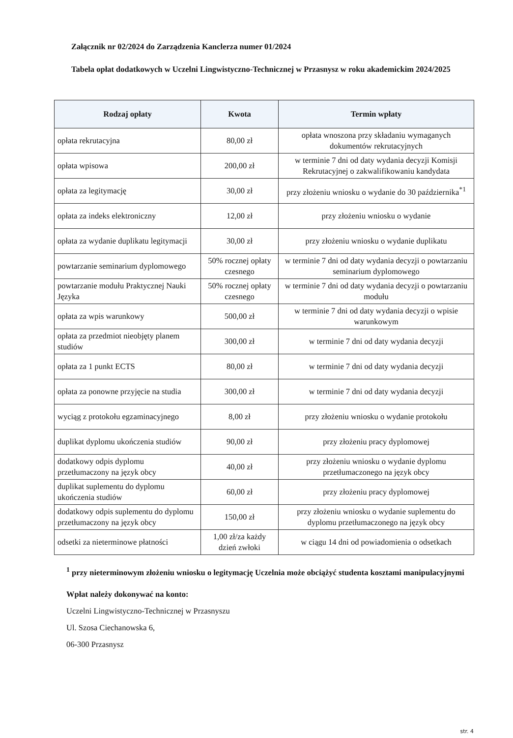Załącznik nr 02/2024 do Zarządzenia Kanclerza numer 01/2024
Tabela opłat dodatkowych w Uczelni Lingwistyczno-Technicznej w Przasnysz w roku akademickim 2024/2025
| Rodzaj opłaty | Kwota | Termin wpłaty |
| --- | --- | --- |
| opłata rekrutacyjna | 80,00 zł | opłata wnoszona przy składaniu wymaganych dokumentów rekrutacyjnych |
| opłata wpisowa | 200,00 zł | w terminie 7 dni od daty wydania decyzji Komisji Rekrutacyjnej o zakwalifikowaniu kandydata |
| opłata za legitymację | 30,00 zł | przy złożeniu wniosku o wydanie do 30 października<sup>*1</sup> |
| opłata za indeks elektroniczny | 12,00 zł | przy złożeniu wniosku o wydanie |
| opłata za wydanie duplikatu legitymacji | 30,00 zł | przy złożeniu wniosku o wydanie duplikatu |
| powtarzanie seminarium dyplomowego | 50% rocznej opłaty czesnego | w terminie 7 dni od daty wydania decyzji o powtarzaniu seminarium dyplomowego |
| powtarzanie modułu Praktycznej Nauki Języka | 50% rocznej opłaty czesnego | w terminie 7 dni od daty wydania decyzji o powtarzaniu modułu |
| opłata za wpis warunkowy | 500,00 zł | w terminie 7 dni od daty wydania decyzji o wpisie warunkowym |
| opłata za przedmiot nieobjęty planem studiów | 300,00 zł | w terminie 7 dni od daty wydania decyzji |
| opłata za 1 punkt ECTS | 80,00 zł | w terminie 7 dni od daty wydania decyzji |
| opłata za ponowne przyjęcie na studia | 300,00 zł | w terminie 7 dni od daty wydania decyzji |
| wyciąg z protokołu egzaminacyjnego | 8,00 zł | przy złożeniu wniosku o wydanie protokołu |
| duplikat dyplomu ukończenia studiów | 90,00 zł | przy złożeniu pracy dyplomowej |
| dodatkowy odpis dyplomu przetłumaczony na język obcy | 40,00 zł | przy złożeniu wniosku o wydanie dyplomu przetłumaczonego na język obcy |
| duplikat suplementu do dyplomu ukończenia studiów | 60,00 zł | przy złożeniu pracy dyplomowej |
| dodatkowy odpis suplementu do dyplomu przetłumaczony na język obcy | 150,00 zł | przy złożeniu wniosku o wydanie suplementu do dyplomu przetłumaczonego na język obcy |
| odsetki za nieterminowe płatności | 1,00 zł/za każdy dzień zwłoki | w ciągu 14 dni od powiadomienia o odsetkach |
<sup>1</sup> przy nieterminowym złożeniu wniosku o legitymację Uczelnia może obciążyć studenta kosztami manipulacyjnymi
Wpłat należy dokonywać na konto:
Uczelni Lingwistyczno-Technicznej w Przasnyszu
Ul. Szosa Ciechanowska 6,
06-300 Przasnysz
str. 4